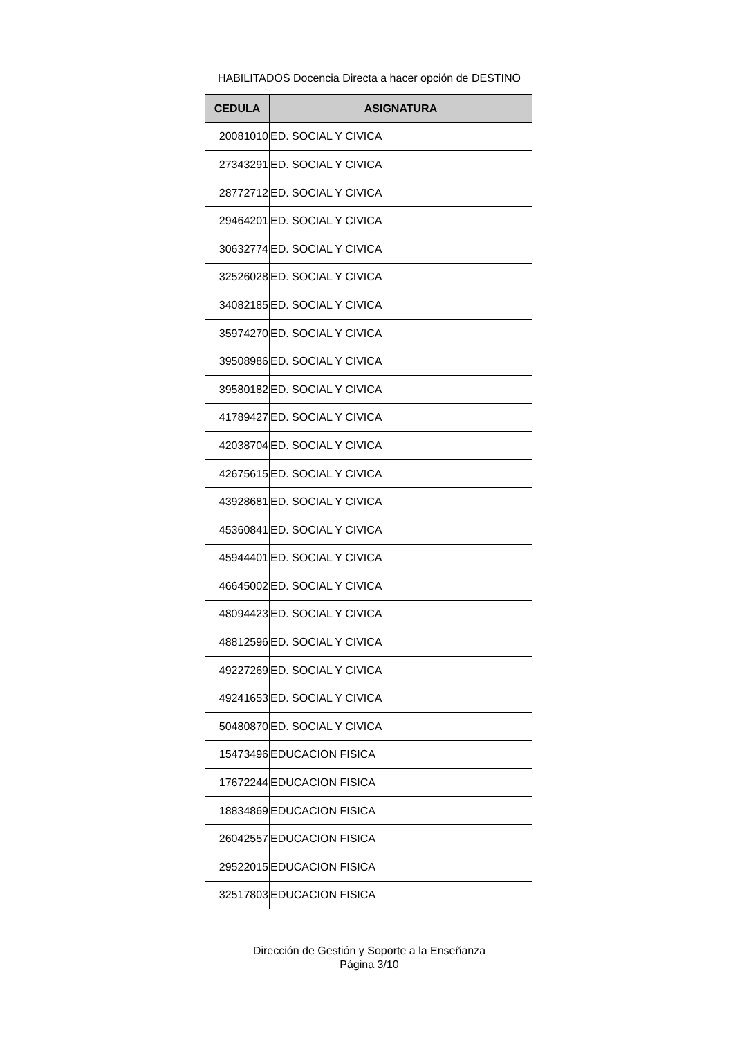HABILITADOS Docencia Directa a hacer opción de DESTINO
| CEDULA | ASIGNATURA |
| --- | --- |
| 20081010 | ED. SOCIAL Y CIVICA |
| 27343291 | ED. SOCIAL Y CIVICA |
| 28772712 | ED. SOCIAL Y CIVICA |
| 29464201 | ED. SOCIAL Y CIVICA |
| 30632774 | ED. SOCIAL Y CIVICA |
| 32526028 | ED. SOCIAL Y CIVICA |
| 34082185 | ED. SOCIAL Y CIVICA |
| 35974270 | ED. SOCIAL Y CIVICA |
| 39508986 | ED. SOCIAL Y CIVICA |
| 39580182 | ED. SOCIAL Y CIVICA |
| 41789427 | ED. SOCIAL Y CIVICA |
| 42038704 | ED. SOCIAL Y CIVICA |
| 42675615 | ED. SOCIAL Y CIVICA |
| 43928681 | ED. SOCIAL Y CIVICA |
| 45360841 | ED. SOCIAL Y CIVICA |
| 45944401 | ED. SOCIAL Y CIVICA |
| 46645002 | ED. SOCIAL Y CIVICA |
| 48094423 | ED. SOCIAL Y CIVICA |
| 48812596 | ED. SOCIAL Y CIVICA |
| 49227269 | ED. SOCIAL Y CIVICA |
| 49241653 | ED. SOCIAL Y CIVICA |
| 50480870 | ED. SOCIAL Y CIVICA |
| 15473496 | EDUCACION FISICA |
| 17672244 | EDUCACION FISICA |
| 18834869 | EDUCACION FISICA |
| 26042557 | EDUCACION FISICA |
| 29522015 | EDUCACION FISICA |
| 32517803 | EDUCACION FISICA |
Dirección de Gestión y Soporte a la Enseñanza
Página 3/10